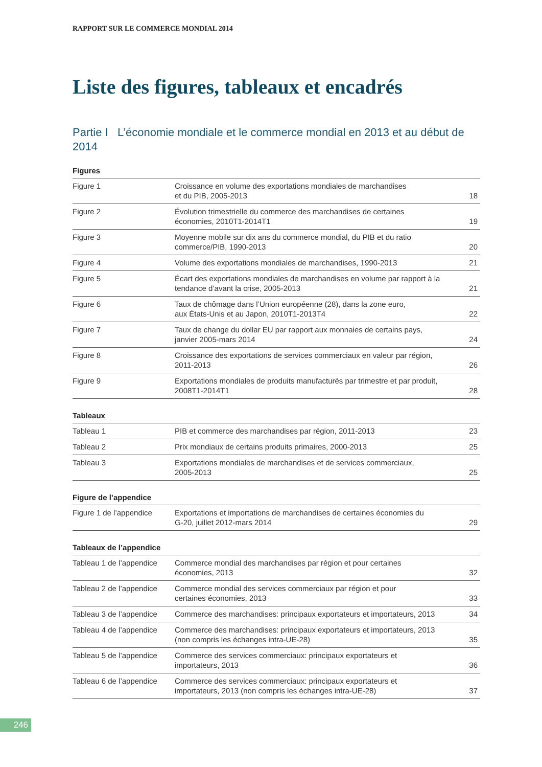RAPPORT SUR LE COMMERCE MONDIAL 2014
Liste des figures, tableaux et encadrés
Partie I L’économie mondiale et le commerce mondial en 2013 et au début de 2014
Figures
| Figure 1 | Croissance en volume des exportations mondiales de marchandises et du PIB, 2005-2013 | 18 |
| Figure 2 | Évolution trimestrielle du commerce des marchandises de certaines économies, 2010T1-2014T1 | 19 |
| Figure 3 | Moyenne mobile sur dix ans du commerce mondial, du PIB et du ratio commerce/PIB, 1990-2013 | 20 |
| Figure 4 | Volume des exportations mondiales de marchandises, 1990-2013 | 21 |
| Figure 5 | Écart des exportations mondiales de marchandises en volume par rapport à la tendance d’avant la crise, 2005-2013 | 21 |
| Figure 6 | Taux de chômage dans l’Union européenne (28), dans la zone euro, aux États-Unis et au Japon, 2010T1-2013T4 | 22 |
| Figure 7 | Taux de change du dollar EU par rapport aux monnaies de certains pays, janvier 2005-mars 2014 | 24 |
| Figure 8 | Croissance des exportations de services commerciaux en valeur par région, 2011-2013 | 26 |
| Figure 9 | Exportations mondiales de produits manufacturés par trimestre et par produit, 2008T1-2014T1 | 28 |
Tableaux
| Tableau 1 | PIB et commerce des marchandises par région, 2011-2013 | 23 |
| Tableau 2 | Prix mondiaux de certains produits primaires, 2000-2013 | 25 |
| Tableau 3 | Exportations mondiales de marchandises et de services commerciaux, 2005-2013 | 25 |
Figure de l’appendice
| Figure 1 de l’appendice | Exportations et importations de marchandises de certaines économies du G-20, juillet 2012-mars 2014 | 29 |
Tableaux de l’appendice
| Tableau 1 de l’appendice | Commerce mondial des marchandises par région et pour certaines économies, 2013 | 32 |
| Tableau 2 de l’appendice | Commerce mondial des services commerciaux par région et pour certaines économies, 2013 | 33 |
| Tableau 3 de l’appendice | Commerce des marchandises: principaux exportateurs et importateurs, 2013 | 34 |
| Tableau 4 de l’appendice | Commerce des marchandises: principaux exportateurs et importateurs, 2013 (non compris les échanges intra-UE-28) | 35 |
| Tableau 5 de l’appendice | Commerce des services commerciaux: principaux exportateurs et importateurs, 2013 | 36 |
| Tableau 6 de l’appendice | Commerce des services commerciaux: principaux exportateurs et importateurs, 2013 (non compris les échanges intra-UE-28) | 37 |
246